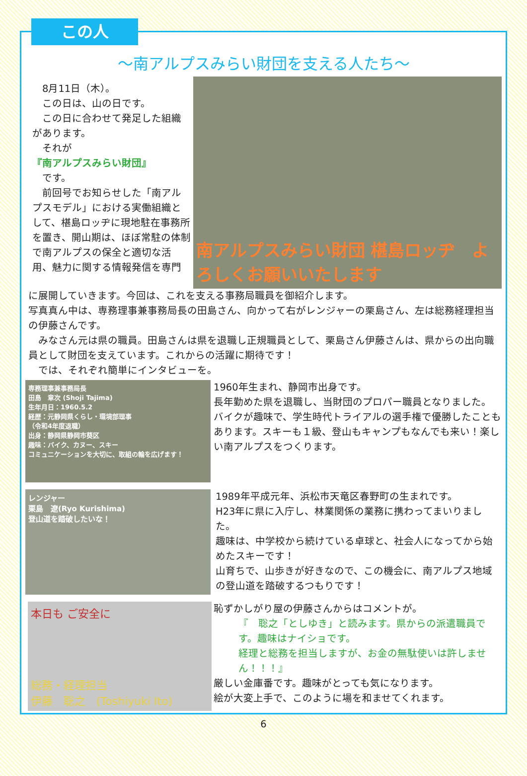この人
～南アルプスみらい財団を支える人たち～
　8月11日（木）。
　この日は、山の日です。
　この日に合わせて発足した組織があります。
　それが
『南アルプスみらい財団』
　です。
　前回号でお知らせした「南アルプスモデル」における実働組織として、椹島ロッヂに現地駐在事務所を置き、開山期は、ほぼ常駐の体制で南アルプスの保全と適切な活用、魅力に関する情報発信を専門
南アルプスみらい財団 椹島ロッヂ　よろしくお願いいたします
に展開していきます。今回は、これを支える事務局職員を御紹介します。
写真真ん中は、専務理事兼事務局長の田島さん、向かって右がレンジャーの栗島さん、左は総務経理担当の伊藤さんです。
　みなさん元は県の職員。田島さんは県を退職し正規職員として、栗島さん伊藤さんは、県からの出向職員として財団を支えています。これからの活躍に期待です！
　では、それぞれ簡単にインタビューを。
専務理事兼事務局長
田島　章次 (Shoji Tajima)
生年月日：1960.5.2
経歴：元静岡県くらし・環境部理事
（令和4年度退職）
出身：静岡県静岡市葵区
趣味：バイク、カヌー、スキー
コミュニケーションを大切に、取組の輪を広げます！
1960年生まれ、静岡市出身です。
長年勤めた県を退職し、当財団のプロパー職員となりました。
バイクが趣味で、学生時代トライアルの選手権で優勝したこともあります。スキーも１級、登山もキャンプもなんでも来い！楽しい南アルプスをつくります。
レンジャー
栗島　遼(Ryo Kurishima)
登山道を踏破したいな！
1989年平成元年、浜松市天竜区春野町の生まれです。
H23年に県に入庁し、林業関係の業務に携わってまいりました。
趣味は、中学校から続けている卓球と、社会人になってから始めたスキーです！
山育ちで、山歩きが好きなので、この機会に、南アルプス地域の登山道を踏破するつもりです！
本日も ご安全に
総務・経理担当
伊藤　聡之　(Toshiyuki Ito)
恥ずかしがり屋の伊藤さんからはコメントが。
『　聡之「としゆき」と読みます。県からの派遣職員です。趣味はナイショです。
経理と総務を担当しますが、お金の無駄使いは許しません！！！』
厳しい金庫番です。趣味がとっても気になります。
絵が大変上手で、このように場を和ませてくれます。
6